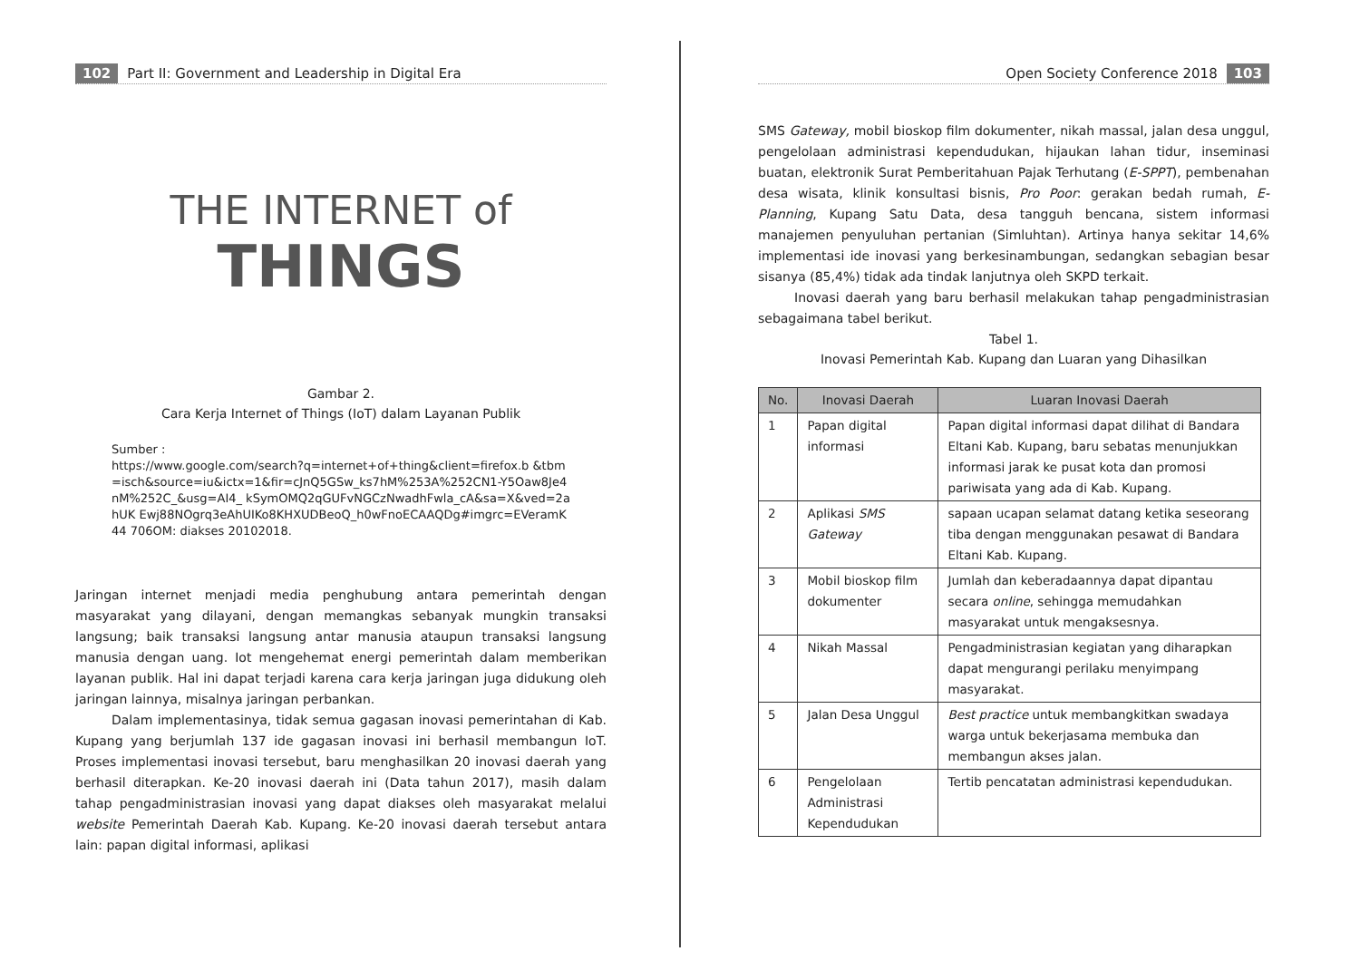102 Part II: Government and Leadership in Digital Era
THE INTERNET of
THINGS
Gambar 2.
Cara Kerja Internet of Things (IoT) dalam Layanan Publik
Sumber :
https://www.google.com/search?q=internet+of+thing&client=firefox.b &tbm=isch&source=iu&ictx=1&fir=cJnQ5GSw_ks7hM%253A%252CN1-Y5Oaw8Je4nM%252C_&usg=AI4_ kSymOMQ2qGUFvNGCzNwadhFwla_cA&sa=X&ved=2ahUK Ewj88NOgrq3eAhUIKo8KHXUDBeoQ_h0wFnoECAAQDg#imgrc=EVeramK44 706OM: diakses 20102018.
Jaringan internet menjadi media penghubung antara pemerintah dengan masyarakat yang dilayani, dengan memangkas sebanyak mungkin transaksi langsung; baik transaksi langsung antar manusia ataupun transaksi langsung manusia dengan uang. Iot mengehemat energi pemerintah dalam memberikan layanan publik. Hal ini dapat terjadi karena cara kerja jaringan juga didukung oleh jaringan lainnya, misalnya jaringan perbankan.
Dalam implementasinya, tidak semua gagasan inovasi pemerintahan di Kab. Kupang yang berjumlah 137 ide gagasan inovasi ini berhasil membangun IoT. Proses implementasi inovasi tersebut, baru menghasilkan 20 inovasi daerah yang berhasil diterapkan. Ke-20 inovasi daerah ini (Data tahun 2017), masih dalam tahap pengadministrasian inovasi yang dapat diakses oleh masyarakat melalui website Pemerintah Daerah Kab. Kupang. Ke-20 inovasi daerah tersebut antara lain: papan digital informasi, aplikasi
Open Society Conference 2018 103
SMS Gateway, mobil bioskop film dokumenter, nikah massal, jalan desa unggul, pengelolaan administrasi kependudukan, hijaukan lahan tidur, inseminasi buatan, elektronik Surat Pemberitahuan Pajak Terhutang (E-SPPT), pembenahan desa wisata, klinik konsultasi bisnis, Pro Poor: gerakan bedah rumah, E- Planning, Kupang Satu Data, desa tangguh bencana, sistem informasi manajemen penyuluhan pertanian (Simluhtan). Artinya hanya sekitar 14,6% implementasi ide inovasi yang berkesinambungan, sedangkan sebagian besar sisanya (85,4%) tidak ada tindak lanjutnya oleh SKPD terkait.
Inovasi daerah yang baru berhasil melakukan tahap pengadministrasian sebagaimana tabel berikut.
Tabel 1.
Inovasi Pemerintah Kab. Kupang dan Luaran yang Dihasilkan
| No. | Inovasi Daerah | Luaran Inovasi Daerah |
| --- | --- | --- |
| 1 | Papan digital informasi | Papan digital informasi dapat dilihat di Bandara Eltani Kab. Kupang, baru sebatas menunjukkan informasi jarak ke pusat kota dan promosi pariwisata yang ada di Kab. Kupang. |
| 2 | Aplikasi SMS Gateway | sapaan ucapan selamat datang ketika seseorang tiba dengan menggunakan pesawat di Bandara Eltani Kab. Kupang. |
| 3 | Mobil bioskop film dokumenter | Jumlah dan keberadaannya dapat dipantau secara online , sehingga memudahkan masyarakat untuk mengaksesnya. |
| 4 | Nikah Massal | Pengadministrasian kegiatan yang diharapkan dapat mengurangi perilaku menyimpang masyarakat. |
| 5 | Jalan Desa Unggul | Best practice untuk membangkitkan swadaya warga untuk bekerjasama membuka dan membangun akses jalan. |
| 6 | Pengelolaan Administrasi Kependudukan | Tertib pencatatan administrasi kependudukan. |